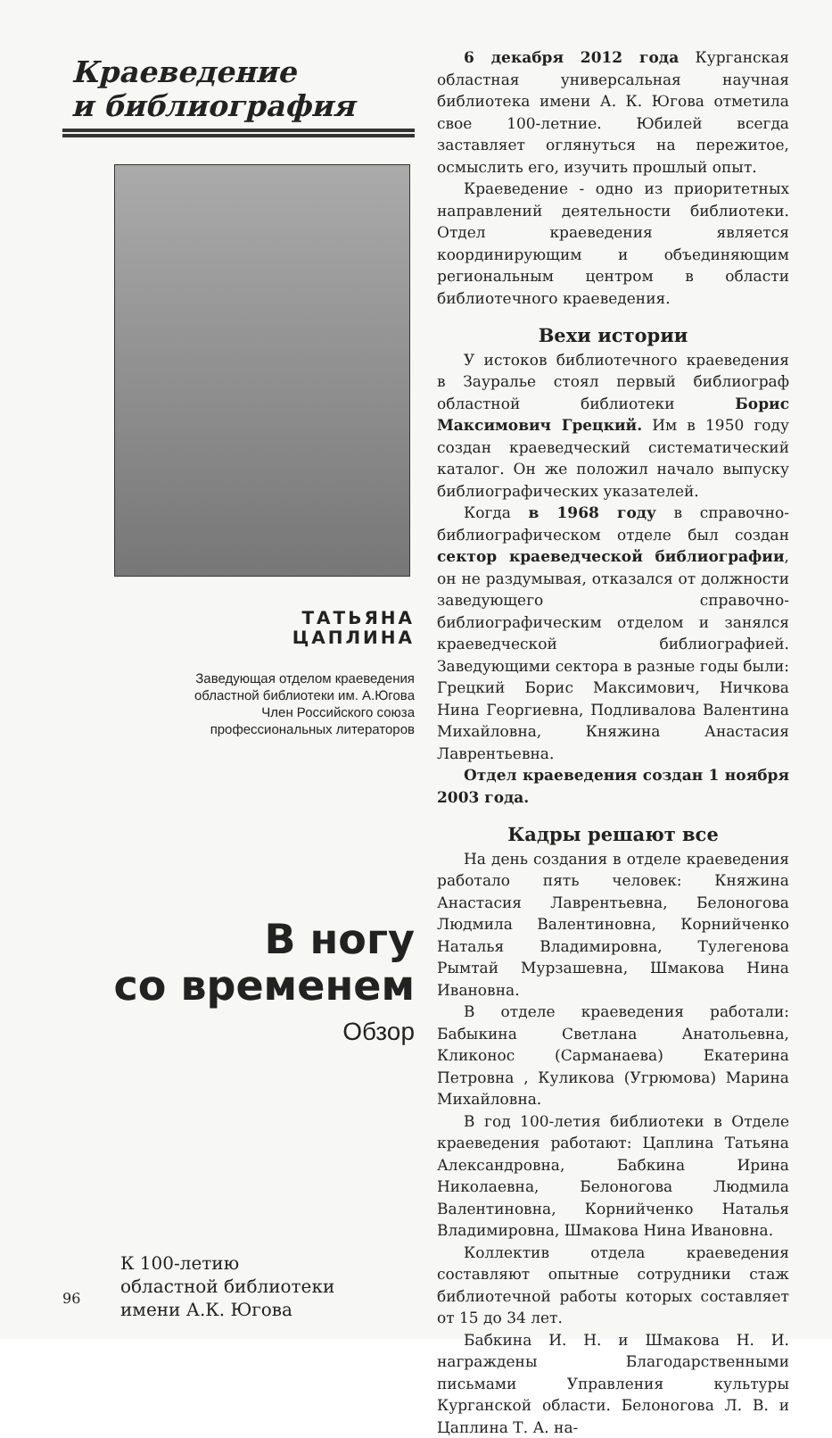Краеведение
и библиография
ТАТЬЯНА
ЦАПЛИНА
Заведующая отделом краеведения
областной библиотеки им. А.Югова
Член Российского союза
профессиональных литераторов
В ногу
со временем
Обзор
К 100-летию
областной библиотеки
имени А.К. Югова
6 декабря 2012 года Курганская областная универсальная научная библиотека имени А. К. Югова отметила свое 100-летние. Юбилей всегда заставляет оглянуться на пережитое, осмыслить его, изучить прошлый опыт.
Краеведение - одно из приоритетных направлений деятельности библиотеки. Отдел краеведения является координирующим и объединяющим региональным центром в области библиотечного краеведения.
Вехи истории
У истоков библиотечного краеведения в Зауралье стоял первый библиограф областной библиотеки Борис Максимович Грецкий. Им в 1950 году создан краеведческий систематический каталог. Он же положил начало выпуску библиографических указателей.
Когда в 1968 году в справочно-библиографическом отделе был создан сектор краеведческой библиографии, он не раздумывая, отказался от должности заведующего справочно-библиографическим отделом и занялся краеведческой библиографией. Заведующими сектора в разные годы были: Грецкий Борис Максимович, Ничкова Нина Георгиевна, Подливалова Валентина Михайловна, Княжина Анастасия Лаврентьевна.
Отдел краеведения создан 1 ноября 2003 года.
Кадры решают все
На день создания в отделе краеведения работало пять человек: Княжина Анастасия Лаврентьевна, Белоногова Людмила Валентиновна, Корнийченко Наталья Владимировна, Тулегенова Рымтай Мурзашевна, Шмакова Нина Ивановна.
В отделе краеведения работали: Бабыкина Светлана Анатольевна, Кликонос (Сарманаева) Екатерина Петровна , Куликова (Угрюмова) Марина Михайловна.
В год 100-летия библиотеки в Отделе краеведения работают: Цаплина Татьяна Александровна, Бабкина Ирина Николаевна, Белоногова Людмила Валентиновна, Корнийченко Наталья Владимировна, Шмакова Нина Ивановна.
Коллектив отдела краеведения составляют опытные сотрудники стаж библиотечной работы которых составляет от 15 до 34 лет.
Бабкина И. Н. и Шмакова Н. И. награждены Благодарственными письмами Управления культуры Курганской области. Белоногова Л. В. и Цаплина Т. А. на-
96